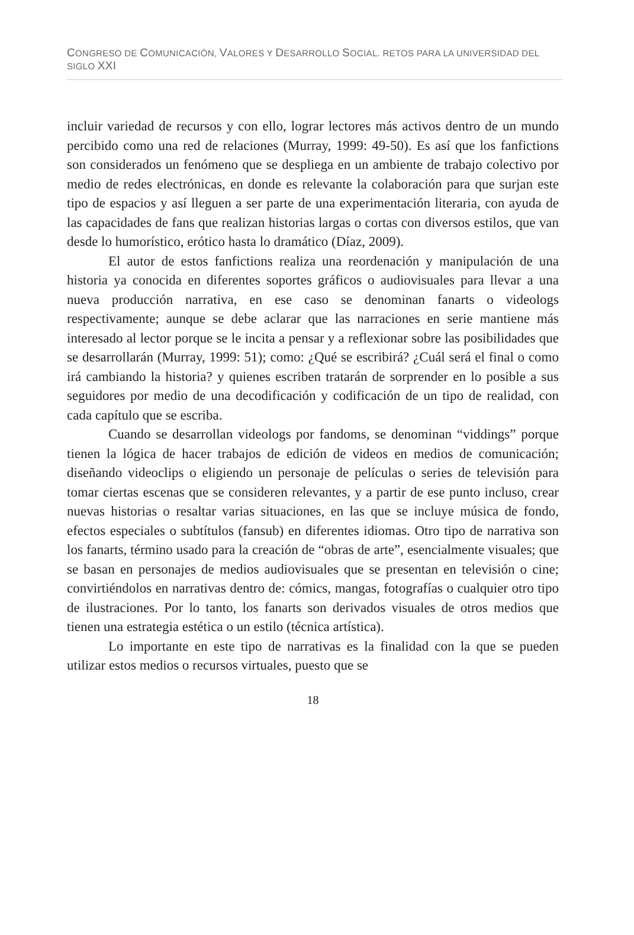CONGRESO DE COMUNICACIÓN, VALORES Y DESARROLLO SOCIAL. RETOS PARA LA UNIVERSIDAD DEL SIGLO XXI
incluir variedad de recursos y con ello, lograr lectores más activos dentro de un mundo percibido como una red de relaciones (Murray, 1999: 49-50). Es así que los fanfictions son considerados un fenómeno que se despliega en un ambiente de trabajo colectivo por medio de redes electrónicas, en donde es relevante la colaboración para que surjan este tipo de espacios y así lleguen a ser parte de una experimentación literaria, con ayuda de las capacidades de fans que realizan historias largas o cortas con diversos estilos, que van desde lo humorístico, erótico hasta lo dramático (Díaz, 2009).
El autor de estos fanfictions realiza una reordenación y manipulación de una historia ya conocida en diferentes soportes gráficos o audiovisuales para llevar a una nueva producción narrativa, en ese caso se denominan fanarts o videologs respectivamente; aunque se debe aclarar que las narraciones en serie mantiene más interesado al lector porque se le incita a pensar y a reflexionar sobre las posibilidades que se desarrollarán (Murray, 1999: 51); como: ¿Qué se escribirá? ¿Cuál será el final o como irá cambiando la historia? y quienes escriben tratarán de sorprender en lo posible a sus seguidores por medio de una decodificación y codificación de un tipo de realidad, con cada capítulo que se escriba.
Cuando se desarrollan videologs por fandoms, se denominan “viddings” porque tienen la lógica de hacer trabajos de edición de videos en medios de comunicación; diseñando videoclips o eligiendo un personaje de películas o series de televisión para tomar ciertas escenas que se consideren relevantes, y a partir de ese punto incluso, crear nuevas historias o resaltar varias situaciones, en las que se incluye música de fondo, efectos especiales o subtítulos (fansub) en diferentes idiomas. Otro tipo de narrativa son los fanarts, término usado para la creación de “obras de arte”, esencialmente visuales; que se basan en personajes de medios audiovisuales que se presentan en televisión o cine; convirtiéndolos en narrativas dentro de: cómics, mangas, fotografías o cualquier otro tipo de ilustraciones. Por lo tanto, los fanarts son derivados visuales de otros medios que tienen una estrategia estética o un estilo (técnica artística).
Lo importante en este tipo de narrativas es la finalidad con la que se pueden utilizar estos medios o recursos virtuales, puesto que se
18